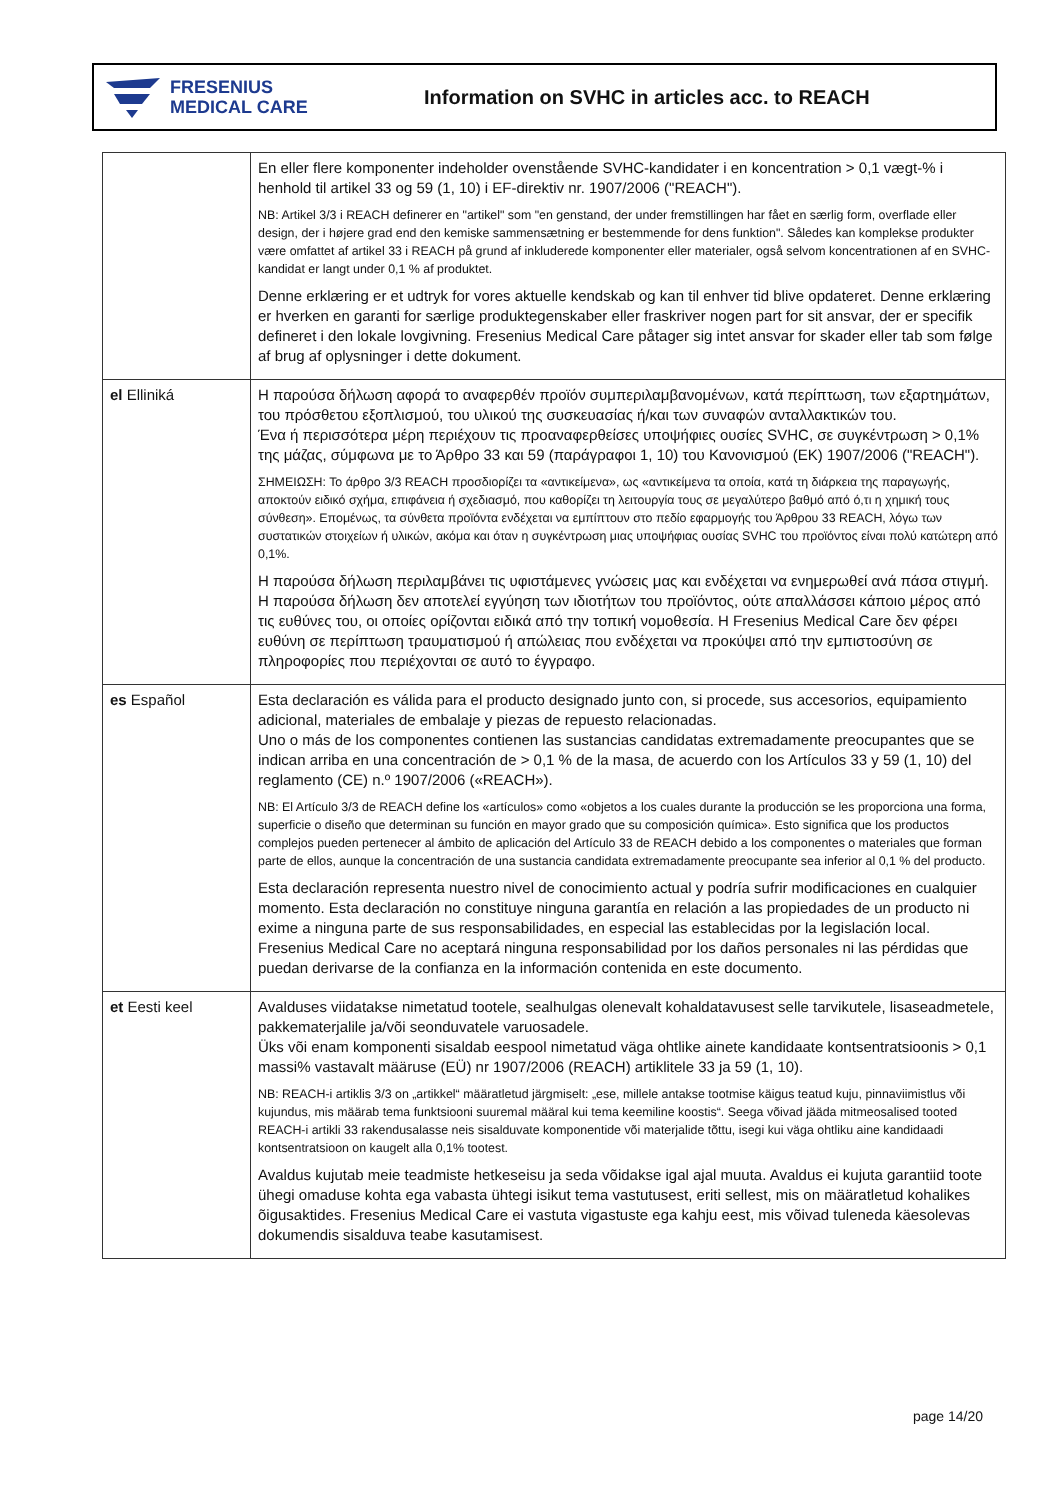FRESENIUS
MEDICAL CARE
Information on SVHC in articles acc. to REACH
| | En eller flere komponenter indeholder ovenstående SVHC-kandidater i en koncentration > 0,1 vægt-% i henhold til artikel 33 og 59 (1, 10) i EF-direktiv nr. 1907/2006 ("REACH"). NB: Artikel 3/3 i REACH definerer en "artikel" som "en genstand, der under fremstillingen har fået en særlig form, overflade eller design, der i højere grad end den kemiske sammensætning er bestemmende for dens funktion". Således kan komplekse produkter være omfattet af artikel 33 i REACH på grund af inkluderede komponenter eller materialer, også selvom koncentrationen af en SVHC-kandidat er langt under 0,1 % af produktet. Denne erklæring er et udtryk for vores aktuelle kendskab og kan til enhver tid blive opdateret. Denne erklæring er hverken en garanti for særlige produktegenskaber eller fraskriver nogen part for sit ansvar, der er specifik defineret i den lokale lovgivning. Fresenius Medical Care påtager sig intet ansvar for skader eller tab som følge af brug af oplysninger i dette dokument. |
| el Elliniká | Η παρούσα δήλωση αφορά το αναφερθέν προϊόν συμπεριλαμβανομένων, κατά περίπτωση, των εξαρτημάτων, του πρόσθετου εξοπλισμού, του υλικού της συσκευασίας ή/και των συναφών ανταλλακτικών του. Ένα ή περισσότερα μέρη περιέχουν τις προαναφερθείσες υποψήφιες ουσίες SVHC, σε συγκέντρωση > 0,1% της μάζας, σύμφωνα με το Άρθρο 33 και 59 (παράγραφοι 1, 10) του Κανονισμού (ΕΚ) 1907/2006 ("REACH"). ΣΗΜΕΙΩΣΗ: Το άρθρο 3/3 REACH προσδιορίζει τα «αντικείμενα», ως «αντικείμενα τα οποία, κατά τη διάρκεια της παραγωγής, αποκτούν ειδικό σχήμα, επιφάνεια ή σχεδιασμό, που καθορίζει τη λειτουργία τους σε μεγαλύτερο βαθμό από ό,τι η χημική τους σύνθεση». Επομένως, τα σύνθετα προϊόντα ενδέχεται να εμπίπτουν στο πεδίο εφαρμογής του Άρθρου 33 REACH, λόγω των συστατικών στοιχείων ή υλικών, ακόμα και όταν η συγκέντρωση μιας υποψήφιας ουσίας SVHC του προϊόντος είναι πολύ κατώτερη από 0,1%. Η παρούσα δήλωση περιλαμβάνει τις υφιστάμενες γνώσεις μας και ενδέχεται να ενημερωθεί ανά πάσα στιγμή. Η παρούσα δήλωση δεν αποτελεί εγγύηση των ιδιοτήτων του προϊόντος, ούτε απαλλάσσει κάποιο μέρος από τις ευθύνες του, οι οποίες ορίζονται ειδικά από την τοπική νομοθεσία. Η Fresenius Medical Care δεν φέρει ευθύνη σε περίπτωση τραυματισμού ή απώλειας που ενδέχεται να προκύψει από την εμπιστοσύνη σε πληροφορίες που περιέχονται σε αυτό το έγγραφο. |
| es Español | Esta declaración es válida para el producto designado junto con, si procede, sus accesorios, equipamiento adicional, materiales de embalaje y piezas de repuesto relacionadas. Uno o más de los componentes contienen las sustancias candidatas extremadamente preocupantes que se indican arriba en una concentración de > 0,1 % de la masa, de acuerdo con los Artículos 33 y 59 (1, 10) del reglamento (CE) n.º 1907/2006 («REACH»). NB: El Artículo 3/3 de REACH define los «artículos» como «objetos a los cuales durante la producción se les proporciona una forma, superficie o diseño que determinan su función en mayor grado que su composición química». Esto significa que los productos complejos pueden pertenecer al ámbito de aplicación del Artículo 33 de REACH debido a los componentes o materiales que forman parte de ellos, aunque la concentración de una sustancia candidata extremadamente preocupante sea inferior al 0,1 % del producto. Esta declaración representa nuestro nivel de conocimiento actual y podría sufrir modificaciones en cualquier momento. Esta declaración no constituye ninguna garantía en relación a las propiedades de un producto ni exime a ninguna parte de sus responsabilidades, en especial las establecidas por la legislación local. Fresenius Medical Care no aceptará ninguna responsabilidad por los daños personales ni las pérdidas que puedan derivarse de la confianza en la información contenida en este documento. |
| et Eesti keel | Avalduses viidatakse nimetatud tootele, sealhulgas olenevalt kohaldatavusest selle tarvikutele, lisaseadmetele, pakkematerjalile ja/või seonduvatele varuosadele. Üks või enam komponenti sisaldab eespool nimetatud väga ohtlike ainete kandidaate kontsentratsioonis > 0,1 massi% vastavalt määruse (EÜ) nr 1907/2006 (REACH) artiklitele 33 ja 59 (1, 10). NB: REACH-i artiklis 3/3 on „artikkel“ määratletud järgmiselt: „ese, millele antakse tootmise käigus teatud kuju, pinnaviimistlus või kujundus, mis määrab tema funktsiooni suuremal määral kui tema keemiline koostis“. Seega võivad jääda mitmeosalised tooted REACH-i artikli 33 rakendusalasse neis sisalduvate komponentide või materjalide tõttu, isegi kui väga ohtliku aine kandidaadi kontsentratsioon on kaugelt alla 0,1% tootest. Avaldus kujutab meie teadmiste hetkeseisu ja seda võidakse igal ajal muuta. Avaldus ei kujuta garantiid toote ühegi omaduse kohta ega vabasta ühtegi isikut tema vastutusest, eriti sellest, mis on määratletud kohalikes õigusaktides. Fresenius Medical Care ei vastuta vigastuste ega kahju eest, mis võivad tuleneda käesolevas dokumendis sisalduva teabe kasutamisest. |
page 14/20